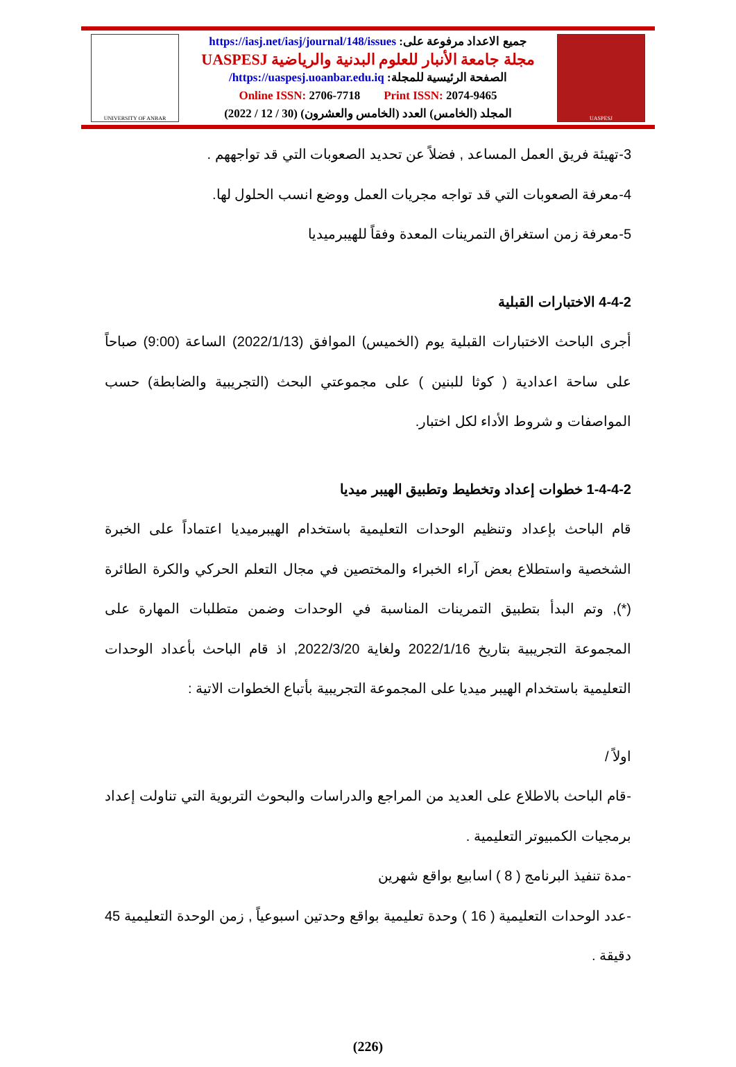UNIVERSITY OF ANBAR
جميع الاعداد مرفوعة على: https://iasj.net/iasj/journal/148/issues
مجلة جامعة الأنبار للعلوم البدنية والرياضية UASPESJ
الصفحة الرئيسية للمجلة: https://uaspesj.uoanbar.edu.iq/
Online ISSN: 2706-7718 Print ISSN: 2074-9465
المجلد (الخامس) العدد (الخامس والعشرون) (30 / 12 / 2022)
UASPESJ
3-تهيئة فريق العمل المساعد , فضلاً عن تحديد الصعوبات التي قد تواجههم .
4-معرفة الصعوبات التي قد تواجه مجريات العمل ووضع انسب الحلول لها.
5-معرفة زمن استغراق التمرينات المعدة وفقاً للهيبرميديا
4-4-2 الاختبارات القبلية
أجرى الباحث الاختبارات القبلية يوم (الخميس) الموافق (2022/1/13) الساعة (9:00) صباحاً على ساحة اعدادية ( كوثا للبنين ) على مجموعتي البحث (التجريبية والضابطة) حسب المواصفات و شروط الأداء لكل اختبار.
1-4-4-2 خطوات إعداد وتخطيط وتطبيق الهيبر ميديا
قام الباحث بإعداد وتنظيم الوحدات التعليمية باستخدام الهيبرميديا اعتماداً على الخبرة الشخصية واستطلاع بعض آراء الخبراء والمختصين في مجال التعلم الحركي والكرة الطائرة (*), وتم البدأ بتطبيق التمرينات المناسبة في الوحدات وضمن متطلبات المهارة على المجموعة التجريبية بتاريخ 2022/1/16 ولغاية 2022/3/20, اذ قام الباحث بأعداد الوحدات التعليمية باستخدام الهيبر ميديا على المجموعة التجريبية بأتباع الخطوات الاتية :
اولاً /
-قام الباحث بالاطلاع على العديد من المراجع والدراسات والبحوث التربوية التي تناولت إعداد برمجيات الكمبيوتر التعليمية .
-مدة تنفيذ البرنامج ( 8 ) اسابيع بواقع شهرين
-عدد الوحدات التعليمية ( 16 ) وحدة تعليمية بواقع وحدتين اسبوعياً , زمن الوحدة التعليمية 45 دقيقة .
(226)